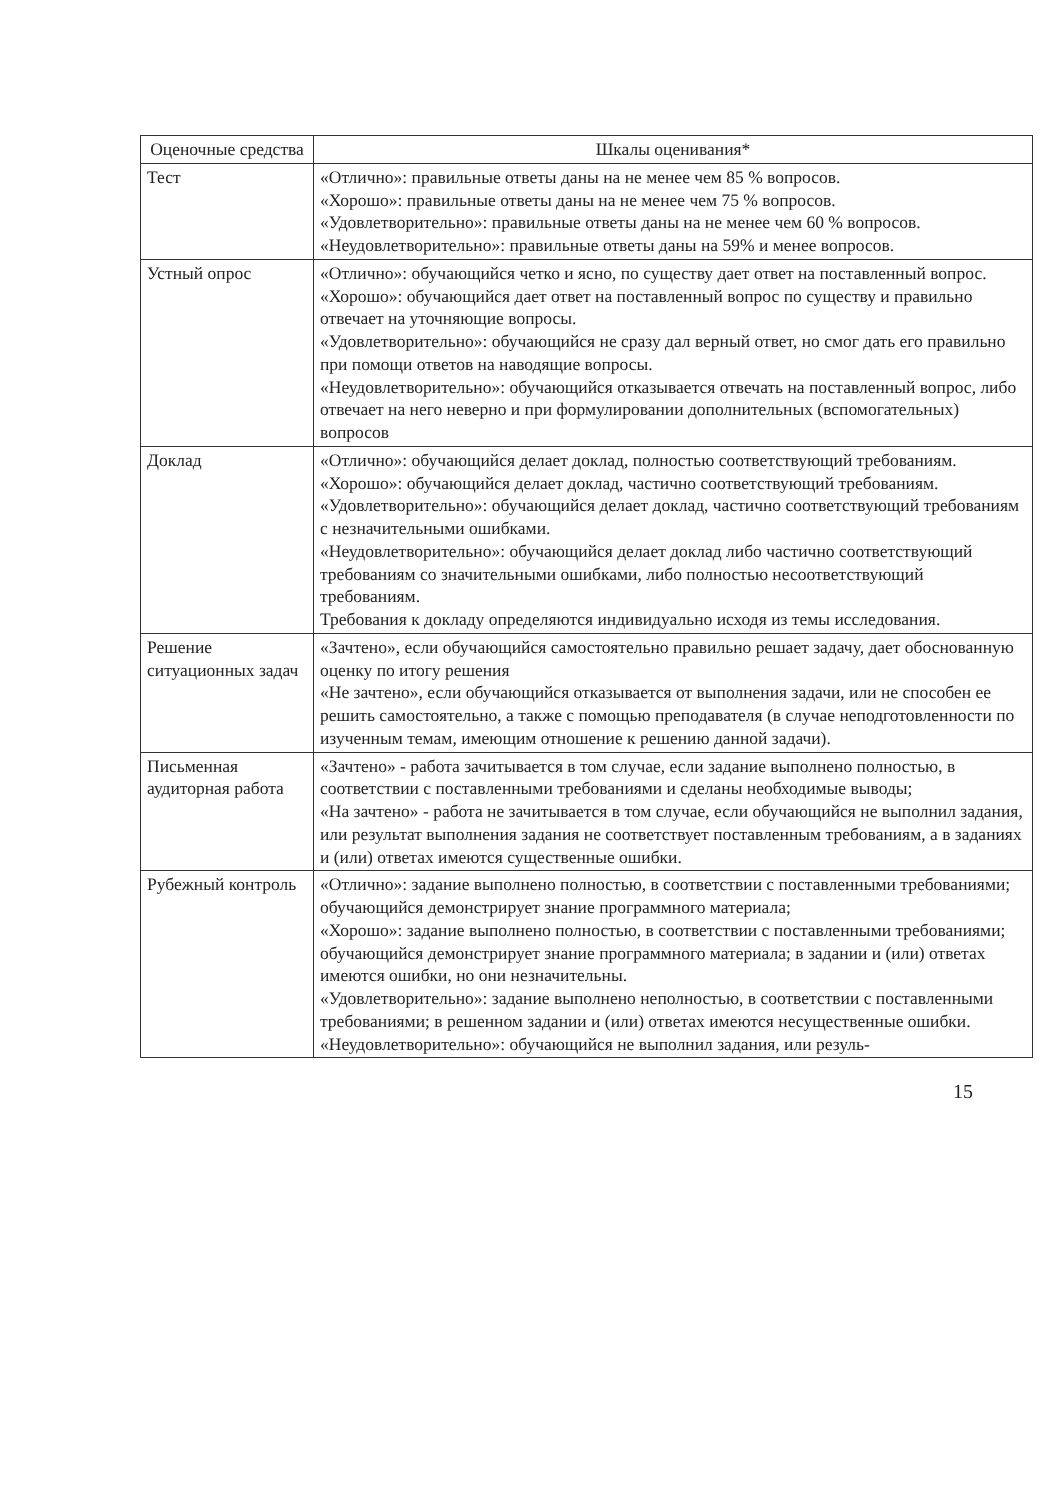| Оценочные средства | Шкалы оценивания* |
| --- | --- |
| Тест | «Отлично»: правильные ответы даны на не менее чем 85 % вопросов. «Хорошо»: правильные ответы даны на не менее чем 75 % вопросов. «Удовлетворительно»: правильные ответы даны на не менее чем 60 % вопросов. «Неудовлетворительно»: правильные ответы даны на 59% и менее вопросов. |
| Устный опрос | «Отлично»: обучающийся четко и ясно, по существу дает ответ на поставленный вопрос. «Хорошо»: обучающийся дает ответ на поставленный вопрос по существу и правильно отвечает на уточняющие вопросы. «Удовлетворительно»: обучающийся не сразу дал верный ответ, но смог дать его правильно при помощи ответов на наводящие вопросы. «Неудовлетворительно»: обучающийся отказывается отвечать на поставленный вопрос, либо отвечает на него неверно и при формулировании дополнительных (вспомогательных) вопросов |
| Доклад | «Отлично»: обучающийся делает доклад, полностью соответствующий требованиям. «Хорошо»: обучающийся делает доклад, частично соответствующий требованиям. «Удовлетворительно»: обучающийся делает доклад, частично соответствующий требованиям с незначительными ошибками. «Неудовлетворительно»: обучающийся делает доклад либо частично соответствующий требованиям со значительными ошибками, либо полностью несоответствующий требованиям. Требования к докладу определяются индивидуально исходя из темы исследования. |
| Решение ситуационных задач | «Зачтено», если обучающийся самостоятельно правильно решает задачу, дает обоснованную оценку по итогу решения «Не зачтено», если обучающийся отказывается от выполнения задачи, или не способен ее решить самостоятельно, а также с помощью преподавателя (в случае неподготовленности по изученным темам, имеющим отношение к решению данной задачи). |
| Письменная аудиторная работа | «Зачтено» - работа зачитывается в том случае, если задание выполнено полностью, в соответствии с поставленными требованиями и сделаны необходимые выводы; «На зачтено» - работа не зачитывается в том случае, если обучающийся не выполнил задания, или результат выполнения задания не соответствует поставленным требованиям, а в заданиях и (или) ответах имеются существенные ошибки. |
| Рубежный контроль | «Отлично»: задание выполнено полностью, в соответствии с поставленными требованиями; обучающийся демонстрирует знание программного материала; «Хорошо»: задание выполнено полностью, в соответствии с поставленными требованиями; обучающийся демонстрирует знание программного материала; в задании и (или) ответах имеются ошибки, но они незначительны. «Удовлетворительно»: задание выполнено неполностью, в соответствии с поставленными требованиями; в решенном задании и (или) ответах имеются несущественные ошибки. «Неудовлетворительно»: обучающийся не выполнил задания, или резуль- |
15